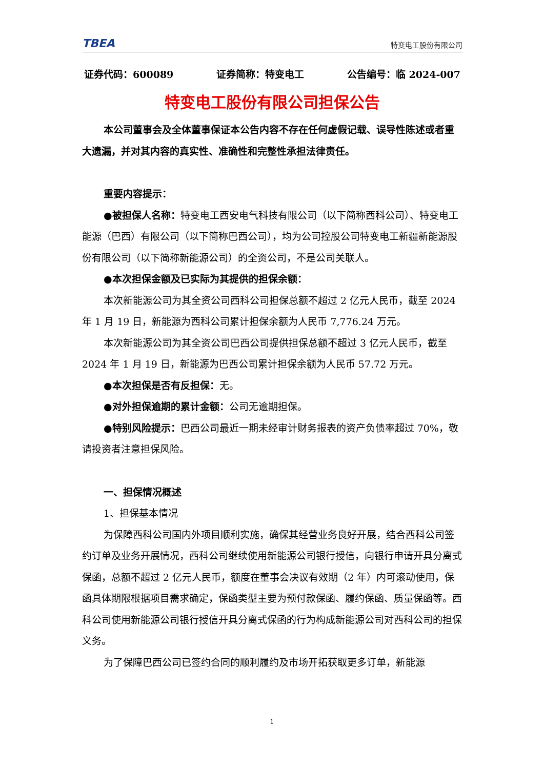TBEA 特变电工股份有限公司
证券代码：600089 证券简称：特变电工 公告编号：临 2024-007
特变电工股份有限公司担保公告
本公司董事会及全体董事保证本公告内容不存在任何虚假记载、误导性陈述或者重大遗漏，并对其内容的真实性、准确性和完整性承担法律责任。
重要内容提示：
●被担保人名称：特变电工西安电气科技有限公司（以下简称西科公司）、特变电工能源（巴西）有限公司（以下简称巴西公司），均为公司控股公司特变电工新疆新能源股份有限公司（以下简称新能源公司）的全资公司，不是公司关联人。
●本次担保金额及已实际为其提供的担保余额：
本次新能源公司为其全资公司西科公司担保总额不超过 2 亿元人民币，截至 2024 年 1 月 19 日，新能源为西科公司累计担保余额为人民币 7,776.24 万元。
本次新能源公司为其全资公司巴西公司提供担保总额不超过 3 亿元人民币，截至 2024 年 1 月 19 日，新能源为巴西公司累计担保余额为人民币 57.72 万元。
●本次担保是否有反担保：无。
●对外担保逾期的累计金额：公司无逾期担保。
●特别风险提示：巴西公司最近一期未经审计财务报表的资产负债率超过 70%，敬请投资者注意担保风险。
一、担保情况概述
1、担保基本情况
为保障西科公司国内外项目顺利实施，确保其经营业务良好开展，结合西科公司签约订单及业务开展情况，西科公司继续使用新能源公司银行授信，向银行申请开具分离式保函，总额不超过 2 亿元人民币，额度在董事会决议有效期（2 年）内可滚动使用，保函具体期限根据项目需求确定，保函类型主要为预付款保函、履约保函、质量保函等。西科公司使用新能源公司银行授信开具分离式保函的行为构成新能源公司对西科公司的担保义务。
为了保障巴西公司已签约合同的顺利履约及市场开拓获取更多订单，新能源
1